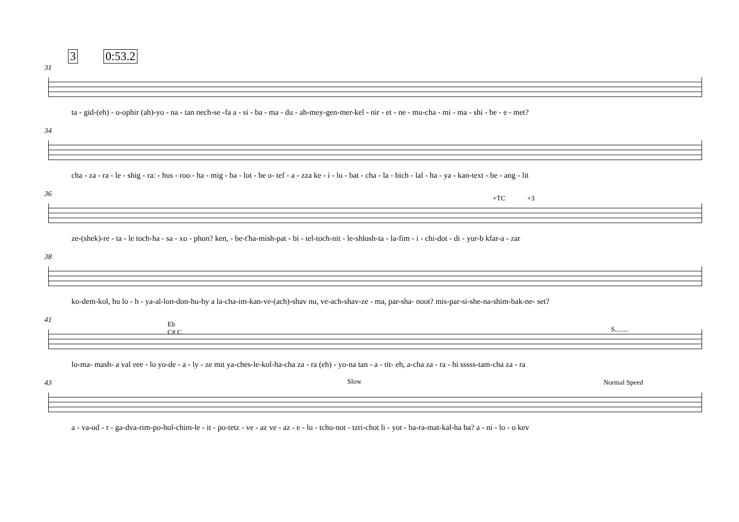3 0:53.2
31
ta - gid-(eh) - o-ophir (ah)-yo - na - tan nech-se -fa a - si - ba - ma - du - ah-mey-gen-mer-kel - nir - et - ne - mu-cha - mi - ma - shi - be - e - met?
34
cha - za - ra - le - shig - ra: - hus - roo - ha - mig - ba - lot - be o- tef - a - zza ke - i - lu - bat - cha - la - bich - lal - ha - ya - kan-text - be - ang - lit
36
+TC +3
ze-(shek)-re - ta - le toch-ha - sa - xo - phon? ken, - be-t'ha-mish-pat - bi - tel-toch-nit - le-shlosh-ta - la-fim - i - chi-dot - di - yur-b kfar-a - zar
38
ko-dem-kol, hu lo - h - ya-al-lon-don-hu-hy a la-cha-im-kan-ve-(ach)-shav nu, ve-ach-shav-ze - ma, par-sha- noot? mis-par-si-she-na-shim-bak-ne- set?
41
Eb
C# C S........
lo-ma- mash- a val eee - lo yo-de - a - ly - ze mit ya-ches-le-kol-ha-cha za - ra (eh) - yo-na tan - a - tit- eh, a-cha za - ra - hi sssss-tam-cha za - ra
43
Slow Normal Speed
a - va-od - r - ga-dva-rim-po-hol-chim-le - it - po-tetz - ve - az ve - az - e - lu - tchu-not - tzri-chot li - yot - ba-ra-mat-kal-ha ba? a - ni - lo - o kev